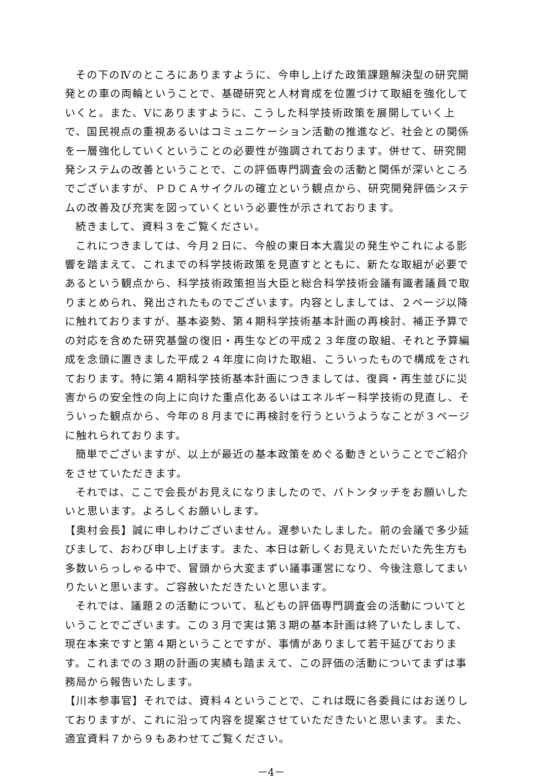その下のⅣのところにありますように、今申し上げた政策課題解決型の研究開発との車の両輪ということで、基礎研究と人材育成を位置づけて取組を強化していくと。また、Ⅴにありますように、こうした科学技術政策を展開していく上で、国民視点の重視あるいはコミュニケーション活動の推進など、社会との関係を一層強化していくということの必要性が強調されております。併せて、研究開発システムの改善ということで、この評価専門調査会の活動と関係が深いところでございますが、ＰＤＣＡサイクルの確立という観点から、研究開発評価システムの改善及び充実を図っていくという必要性が示されております。
続きまして、資料３をご覧ください。
これにつきましては、今月２日に、今般の東日本大震災の発生やこれによる影響を踏まえて、これまでの科学技術政策を見直すとともに、新たな取組が必要であるという観点から、科学技術政策担当大臣と総合科学技術会議有識者議員で取りまとめられ、発出されたものでございます。内容としましては、２ページ以降に触れておりますが、基本姿勢、第４期科学技術基本計画の再検討、補正予算での対応を含めた研究基盤の復旧・再生などの平成２３年度の取組、それと予算編成を念頭に置きました平成２４年度に向けた取組、こういったもので構成をされております。特に第４期科学技術基本計画につきましては、復興・再生並びに災害からの安全性の向上に向けた重点化あるいはエネルギー科学技術の見直し、そういった観点から、今年の８月までに再検討を行うというようなことが３ページに触れられております。
簡単でございますが、以上が最近の基本政策をめぐる動きということでご紹介をさせていただきます。
それでは、ここで会長がお見えになりましたので、バトンタッチをお願いしたいと思います。よろしくお願いします。
【奥村会長】誠に申しわけございません。遅参いたしました。前の会議で多少延びまして、おわび申し上げます。また、本日は新しくお見えいただいた先生方も多数いらっしゃる中で、冒頭から大変まずい議事運営になり、今後注意してまいりたいと思います。ご容赦いただきたいと思います。
それでは、議題２の活動について、私どもの評価専門調査会の活動についてということでございます。この３月で実は第３期の基本計画は終了いたしまして、現在本来ですと第４期ということですが、事情がありまして若干延びております。これまでの３期の計画の実績も踏まえて、この評価の活動についてまずは事務局から報告いたします。
【川本参事官】それでは、資料４ということで、これは既に各委員にはお送りしておりますが、これに沿って内容を提案させていただきたいと思います。また、適宜資料７から９もあわせてご覧ください。
－4－